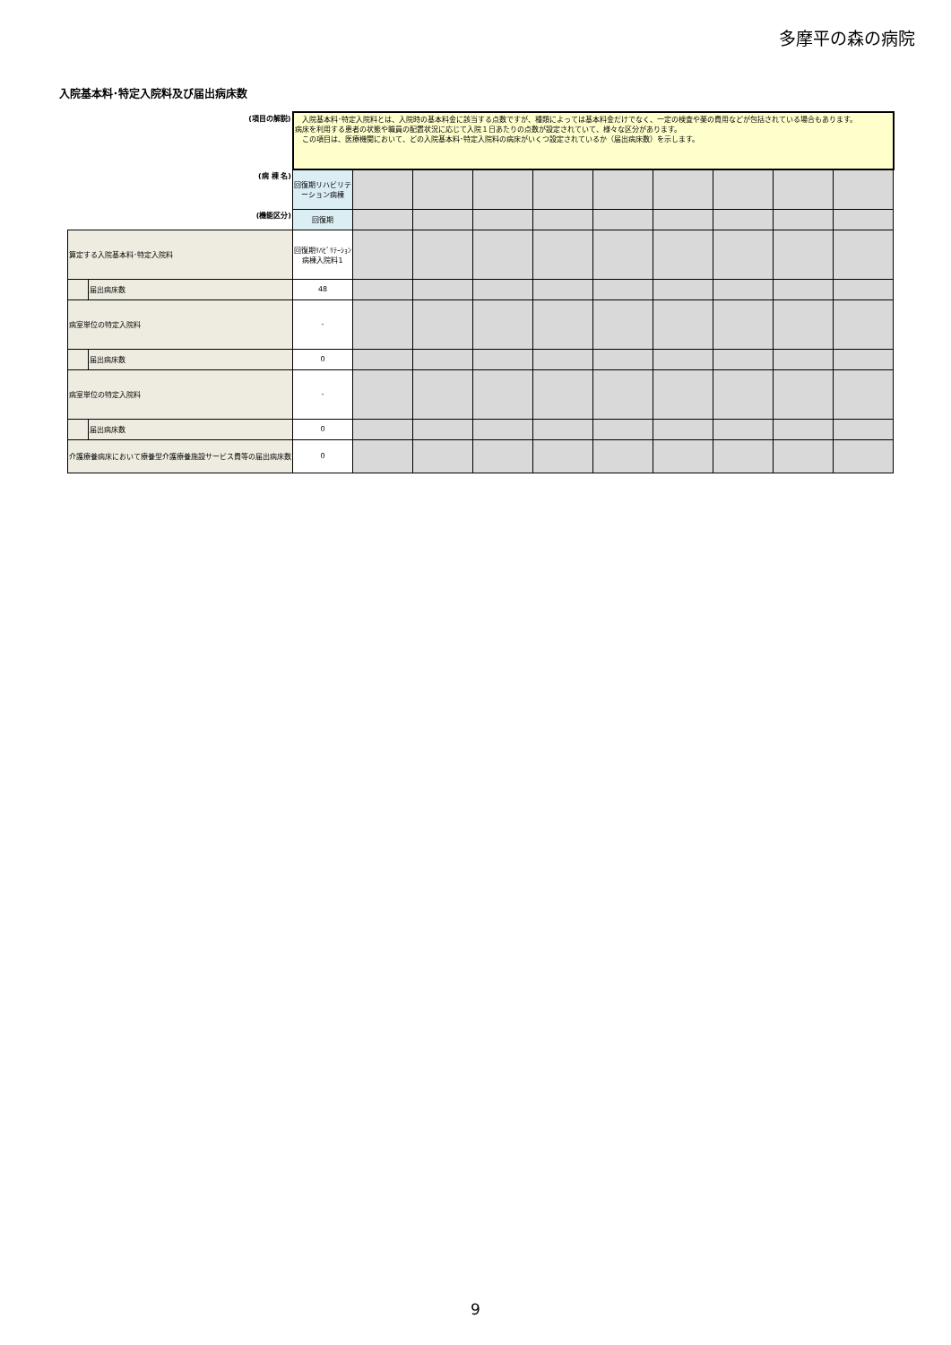多摩平の森の病院
入院基本料･特定入院料及び届出病床数
| (項目の解説) | | 入院基本料･特定入院料とは、入院時の基本料金に該当する点数ですが、種類によっては基本料金だけでなく、一定の検査や薬の費用などが包括されている場合もあります。 病床を利用する患者の状態や職員の配置状況に応じて入院１日あたりの点数が設定されていて、様々な区分があります。 この項目は、医療機関において、どの入院基本料･特定入院料の病床がいくつ設定されているか（届出病床数）を示します。 | | | | | | | | | |
| (病 棟 名) | | 回復期リハビリテーション病棟 | | | | | | | | | |
| (機能区分) | | 回復期 | | | | | | | | | |
| 算定する入院基本料･特定入院料 | | 回復期ﾘﾊﾋﾞﾘﾃｰｼｮﾝ病棟入院料1 | | | | | | | | | |
| | 届出病床数 | 48 | | | | | | | | | |
| 病室単位の特定入院料 | | - | | | | | | | | | |
| | 届出病床数 | 0 | | | | | | | | | |
| 病室単位の特定入院料 | | - | | | | | | | | | |
| | 届出病床数 | 0 | | | | | | | | | |
| 介護療養病床において療養型介護療養施設サービス費等の届出病床数 | | 0 | | | | | | | | | |
9